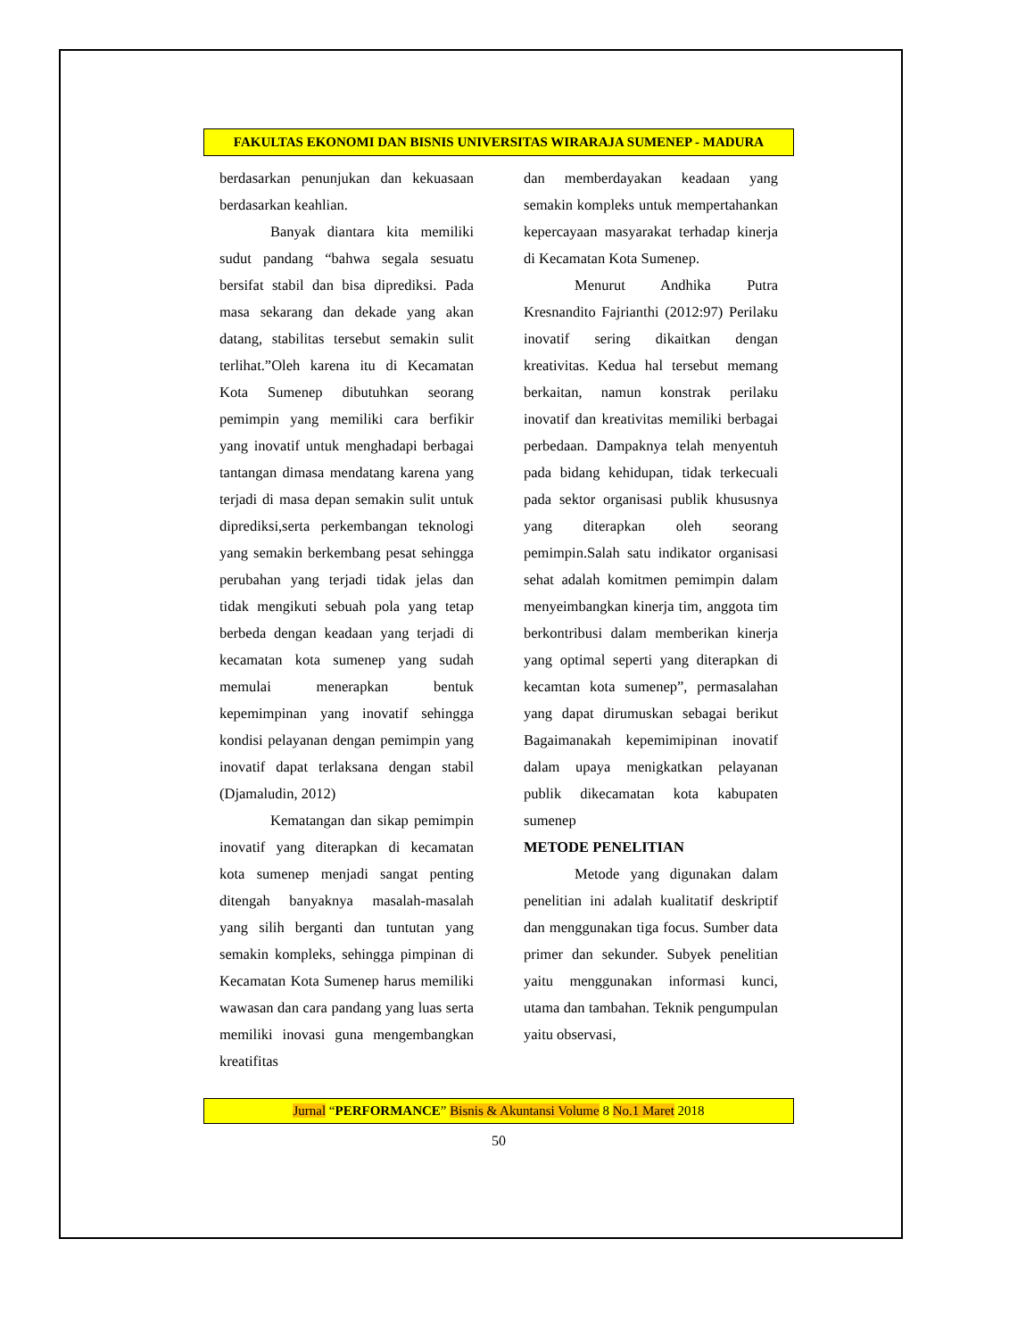FAKULTAS EKONOMI DAN BISNIS UNIVERSITAS WIRARAJA SUMENEP - MADURA
berdasarkan penunjukan dan kekuasaan berdasarkan keahlian.
Banyak diantara kita memiliki sudut pandang “bahwa segala sesuatu bersifat stabil dan bisa diprediksi. Pada masa sekarang dan dekade yang akan datang, stabilitas tersebut semakin sulit terlihat.”Oleh karena itu di Kecamatan Kota Sumenep dibutuhkan seorang pemimpin yang memiliki cara berfikir yang inovatif untuk menghadapi berbagai tantangan dimasa mendatang karena yang terjadi di masa depan semakin sulit untuk diprediksi,serta perkembangan teknologi yang semakin berkembang pesat sehingga perubahan yang terjadi tidak jelas dan tidak mengikuti sebuah pola yang tetap berbeda dengan keadaan yang terjadi di kecamatan kota sumenep yang sudah memulai menerapkan bentuk kepemimpinan yang inovatif sehingga kondisi pelayanan dengan pemimpin yang inovatif dapat terlaksana dengan stabil (Djamaludin, 2012)
Kematangan dan sikap pemimpin inovatif yang diterapkan di kecamatan kota sumenep menjadi sangat penting ditengah banyaknya masalah-masalah yang silih berganti dan tuntutan yang semakin kompleks, sehingga pimpinan di Kecamatan Kota Sumenep harus memiliki wawasan dan cara pandang yang luas serta memiliki inovasi guna mengembangkan kreatifitas
dan memberdayakan keadaan yang semakin kompleks untuk mempertahankan kepercayaan masyarakat terhadap kinerja di Kecamatan Kota Sumenep.
Menurut Andhika Putra Kresnandito Fajrianthi (2012:97) Perilaku inovatif sering dikaitkan dengan kreativitas. Kedua hal tersebut memang berkaitan, namun konstrak perilaku inovatif dan kreativitas memiliki berbagai perbedaan. Dampaknya telah menyentuh pada bidang kehidupan, tidak terkecuali pada sektor organisasi publik khususnya yang diterapkan oleh seorang pemimpin.Salah satu indikator organisasi sehat adalah komitmen pemimpin dalam menyeimbangkan kinerja tim, anggota tim berkontribusi dalam memberikan kinerja yang optimal seperti yang diterapkan di kecamtan kota sumenep”, permasalahan yang dapat dirumuskan sebagai berikut Bagaimanakah kepemimipinan inovatif dalam upaya menigkatkan pelayanan publik dikecamatan kota kabupaten sumenep
METODE PENELITIAN
Metode yang digunakan dalam penelitian ini adalah kualitatif deskriptif dan menggunakan tiga focus. Sumber data primer dan sekunder. Subyek penelitian yaitu menggunakan informasi kunci, utama dan tambahan. Teknik pengumpulan yaitu observasi,
Jurnal “PERFORMANCE” Bisnis & Akuntansi Volume 8 No.1 Maret 2018
50